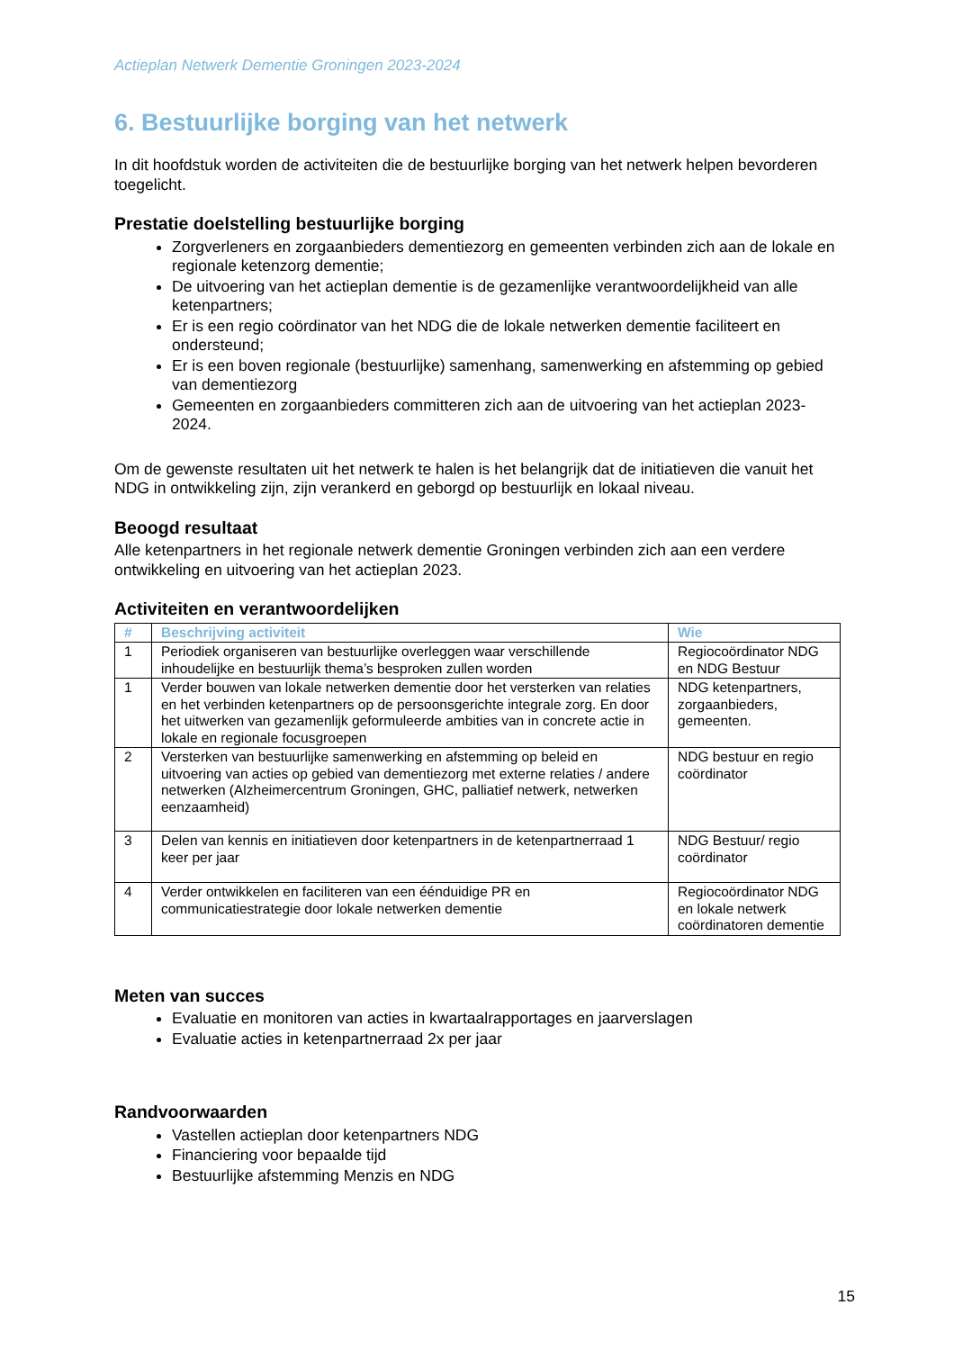Actieplan Netwerk Dementie Groningen 2023-2024
6. Bestuurlijke borging van het netwerk
In dit hoofdstuk worden de activiteiten die de bestuurlijke borging van het netwerk helpen bevorderen toegelicht.
Prestatie doelstelling bestuurlijke borging
Zorgverleners en zorgaanbieders dementiezorg en gemeenten verbinden zich aan de lokale en regionale ketenzorg dementie;
De uitvoering van het actieplan dementie is de gezamenlijke verantwoordelijkheid van alle ketenpartners;
Er is een regio coördinator van het NDG die de lokale netwerken dementie faciliteert en ondersteund;
Er is een boven regionale (bestuurlijke) samenhang, samenwerking en afstemming op gebied van dementiezorg
Gemeenten en zorgaanbieders committeren zich aan de uitvoering van het actieplan 2023-2024.
Om de gewenste resultaten uit het netwerk te halen is het belangrijk dat de initiatieven die vanuit het NDG in ontwikkeling zijn, zijn verankerd en geborgd op bestuurlijk en lokaal niveau.
Beoogd resultaat
Alle ketenpartners in het regionale netwerk dementie Groningen verbinden zich aan een verdere ontwikkeling en uitvoering van het actieplan 2023.
Activiteiten en verantwoordelijken
| # | Beschrijving activiteit | Wie |
| --- | --- | --- |
| 1 | Periodiek organiseren van bestuurlijke overleggen waar verschillende inhoudelijke en bestuurlijk thema’s besproken zullen worden | Regiocoördinator NDG en NDG Bestuur |
| 1 | Verder bouwen van lokale netwerken dementie door het versterken van relaties en het verbinden ketenpartners op de persoonsgerichte integrale zorg. En door het uitwerken van gezamenlijk geformuleerde ambities van in concrete actie in lokale en regionale focusgroepen | NDG ketenpartners, zorgaanbieders, gemeenten. |
| 2 | Versterken van bestuurlijke samenwerking en afstemming op beleid en uitvoering van acties op gebied van dementiezorg met externe relaties / andere netwerken (Alzheimercentrum Groningen, GHC, palliatief netwerk, netwerken eenzaamheid) | NDG bestuur en regio coördinator |
| 3 | Delen van kennis en initiatieven door ketenpartners in de ketenpartnerraad 1 keer per jaar | NDG Bestuur/ regio coördinator |
| 4 | Verder ontwikkelen en faciliteren van een éénduidige PR en communicatiestrategie door lokale netwerken dementie | Regiocoördinator NDG en lokale netwerk coördinatoren dementie |
Meten van succes
Evaluatie en monitoren van acties in kwartaalrapportages en jaarverslagen
Evaluatie acties in ketenpartnerraad 2x per jaar
Randvoorwaarden
Vastellen actieplan door ketenpartners NDG
Financiering voor bepaalde tijd
Bestuurlijke afstemming Menzis en NDG
15